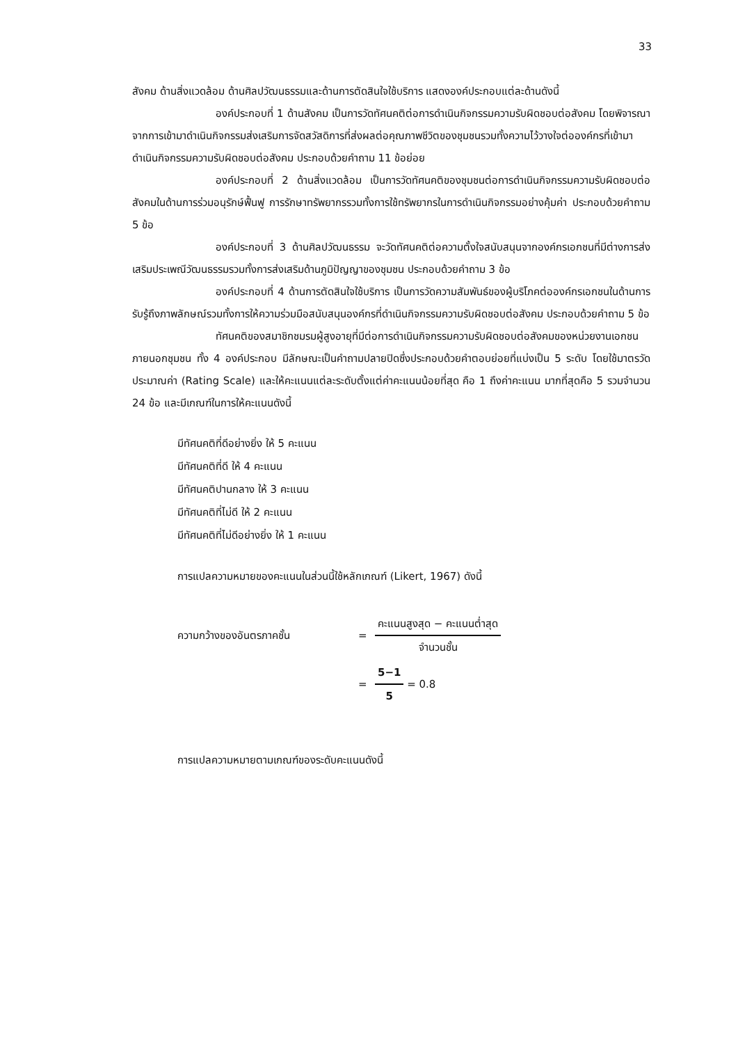33
สังคม ด้านสิ่งแวดล้อม ด้านศิลปวัฒนธรรมและด้านการตัดสินใจใช้บริการ แสดงองค์ประกอบแต่ละด้านดังนี้
องค์ประกอบที่ 1 ด้านสังคม เป็นการวัดทัศนคติต่อการดำเนินกิจกรรมความรับผิดชอบต่อสังคม โดยพิจารณาจากการเข้ามาดำเนินกิจกรรมส่งเสริมการจัดสวัสดิการที่ส่งผลต่อคุณภาพชีวิตของชุมชนรวมทั้งความไว้วางใจต่อองค์กรที่เข้ามาดำเนินกิจกรรมความรับผิดชอบต่อสังคม ประกอบด้วยคำถาม 11 ข้อย่อย
องค์ประกอบที่ 2 ด้านสิ่งแวดล้อม เป็นการวัดทัศนคติของชุมชนต่อการดำเนินกิจกรรมความรับผิดชอบต่อสังคมในด้านการร่วมอนุรักษ์ฟื้นฟู การรักษาทรัพยากรรวมทั้งการใช้ทรัพยากรในการดำเนินกิจกรรมอย่างคุ้มค่า ประกอบด้วยคำถาม 5 ข้อ
องค์ประกอบที่ 3 ด้านศิลปวัฒนธรรม จะวัดทัศนคติต่อความตั้งใจสนับสนุนจากองค์กรเอกชนที่มีต่างการส่งเสริมประเพณีวัฒนธรรมรวมทั้งการส่งเสริมด้านภูมิปัญญาของชุมชน ประกอบด้วยคำถาม 3 ข้อ
องค์ประกอบที่ 4 ด้านการตัดสินใจใช้บริการ เป็นการวัดความสัมพันธ์ของผู้บริโภคต่อองค์กรเอกชนในด้านการรับรู้ถึงภาพลักษณ์รวมทั้งการให้ความร่วมมือสนับสนุนองค์กรที่ดำเนินกิจกรรมความรับผิดชอบต่อสังคม ประกอบด้วยคำถาม 5 ข้อ
ทัศนคติของสมาชิกชมรมผู้สูงอายุที่มีต่อการดำเนินกิจกรรมความรับผิดชอบต่อสังคมของหน่วยงานเอกชนภายนอกชุมชน ทั้ง 4 องค์ประกอบ มีลักษณะเป็นคำถามปลายปิดซึ่งประกอบด้วยคำตอบย่อยที่แบ่งเป็น 5 ระดับ โดยใช้มาตรวัด ประมาณค่า (Rating Scale) และให้คะแนนแต่ละระดับตั้งแต่ค่าคะแนนน้อยที่สุด คือ 1 ถึงค่าคะแนน มากที่สุดคือ 5 รวมจำนวน 24 ข้อ และมีเกณฑ์ในการให้คะแนนดังนี้
มีทัศนคติที่ดีอย่างยิ่ง ให้ 5 คะแนน
มีทัศนคติที่ดี ให้ 4 คะแนน
มีทัศนคติปานกลาง ให้ 3 คะแนน
มีทัศนคติที่ไม่ดี ให้ 2 คะแนน
มีทัศนคติที่ไม่ดีอย่างยิ่ง ให้ 1 คะแนน
การแปลความหมายของคะแนนในส่วนนี้ใช้หลักเกณฑ์ (Likert, 1967) ดังนี้
ความกว้างของอันตรภาคชั้น =
คะแนนสูงสุด − คะแนนต่ำสุด
จำนวนชั้น
=
5−1
5
= 0.8
การแปลความหมายตามเกณฑ์ของระดับคะแนนดังนี้